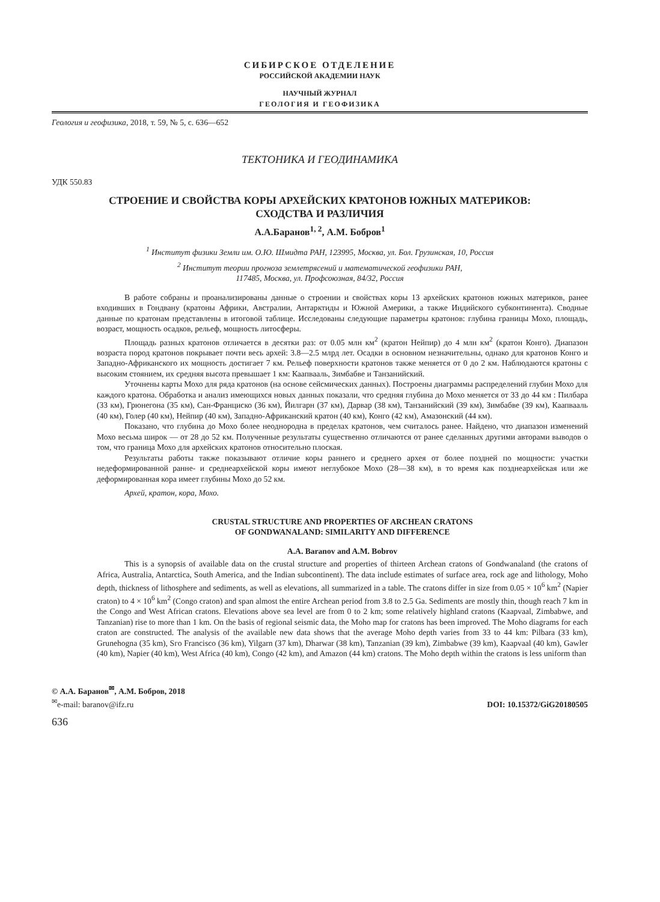СИБИРСКОЕ ОТДЕЛЕНИЕ
РОССИЙСКОЙ АКАДЕМИИ НАУК
НАУЧНЫЙ ЖУРНАЛ
ГЕОЛОГИЯ И ГЕОФИЗИКА
Геология и геофизика, 2018, т. 59, № 5, с. 636—652
ТЕКТОНИКА И ГЕОДИНАМИКА
УДК 550.83
СТРОЕНИЕ И СВОЙСТВА КОРЫ АРХЕЙСКИХ КРАТОНОВ ЮЖНЫХ МАТЕРИКОВ:
СХОДСТВА И РАЗЛИЧИЯ
А.А.Баранов<sup>1, 2</sup>, А.М. Бобров<sup>1</sup>
<sup>1</sup> Институт физики Земли им. О.Ю. Шмидта РАН, 123995, Москва, ул. Бол. Грузинская, 10, Россия
<sup>2</sup> Институт теории прогноза землетрясений и математической геофизики РАН,
117485, Москва, ул. Профсоюзная, 84/32, Россия
В работе собраны и проанализированы данные о строении и свойствах коры 13 архейских кратонов южных материков, ранее входивших в Гондвану (кратоны Африки, Австралии, Антарктиды и Южной Америки, а также Индийского субконтинента). Сводные данные по кратонам представлены в итоговой таблице. Исследованы следующие параметры кратонов: глубина границы Мохо, площадь, возраст, мощность осадков, рельеф, мощность литосферы.
Площадь разных кратонов отличается в десятки раз: от 0.05 млн км<sup>2</sup> (кратон Нейпир) до 4 млн км<sup>2</sup> (кратон Конго). Диапазон возраста пород кратонов покрывает почти весь архей: 3.8—2.5 млрд лет. Осадки в основном незначительны, однако для кратонов Конго и Западно-Африканского их мощность достигает 7 км. Рельеф поверхности кратонов также меняется от 0 до 2 км. Наблюдаются кратоны с высоким стоянием, их средняя высота превышает 1 км: Каапвааль, Зимбабве и Танзанийский.
Уточнены карты Мохо для ряда кратонов (на основе сейсмических данных). Построены диаграммы распределений глубин Мохо для каждого кратона. Обработка и анализ имеющихся новых данных показали, что средняя глубина до Мохо меняется от 33 до 44 км : Пилбара (33 км), Грюнегона (35 км), Сан-Франциско (36 км), Йилгарн (37 км), Дарвар (38 км), Танзанийский (39 км), Зимбабве (39 км), Каапвааль (40 км), Голер (40 км), Нейпир (40 км), Западно-Африканский кратон (40 км), Конго (42 км), Амазонский (44 км).
Показано, что глубина до Мохо более неоднородна в пределах кратонов, чем считалось ранее. Найдено, что диапазон изменений Мохо весьма широк — от 28 до 52 км. Полученные результаты существенно отличаются от ранее сделанных другими авторами выводов о том, что граница Мохо для архейских кратонов относительно плоская.
Результаты работы также показывают отличие коры раннего и среднего архея от более поздней по мощности: участки недеформированной ранне- и среднеархейской коры имеют неглубокое Мохо (28—38 км), в то время как позднеархейская или же деформированная кора имеет глубины Мохо до 52 км.
Архей, кратон, кора, Мохо.
CRUSTAL STRUCTURE AND PROPERTIES OF ARCHEAN CRATONS
OF GONDWANALAND: SIMILARITY AND DIFFERENCE
A.A. Baranov and A.M. Bobrov
This is a synopsis of available data on the crustal structure and properties of thirteen Archean cratons of Gondwanaland (the cratons of Africa, Australia, Antarctica, South America, and the Indian subcontinent). The data include estimates of surface area, rock age and lithology, Moho depth, thickness of lithosphere and sediments, as well as elevations, all summarized in a table. The cratons differ in size from 0.05 × 10<sup>6</sup> km<sup>2</sup> (Napier craton) to 4 × 10<sup>6</sup> km<sup>2</sup> (Congo craton) and span almost the entire Archean period from 3.8 to 2.5 Ga. Sediments are mostly thin, though reach 7 km in the Congo and West African cratons. Elevations above sea level are from 0 to 2 km; some relatively highland cratons (Kaapvaal, Zimbabwe, and Tanzanian) rise to more than 1 km. On the basis of regional seismic data, the Moho map for cratons has been improved. The Moho diagrams for each craton are constructed. The analysis of the available new data shows that the average Moho depth varies from 33 to 44 km: Pilbara (33 km), Grunehogna (35 km), Sгo Francisco (36 km), Yilgarn (37 km), Dharwar (38 km), Tanzanian (39 km), Zimbabwe (39 km), Kaapvaal (40 km), Gawler (40 km), Napier (40 km), West Africa (40 km), Congo (42 km), and Amazon (44 km) cratons. The Moho depth within the cratons is less uniform than
© А.А. Баранов<sup>✉</sup>, А.М. Бобров, 2018
<sup>✉</sup>e-mail: baranov@ifz.ru
DOI: 10.15372/GiG20180505
636